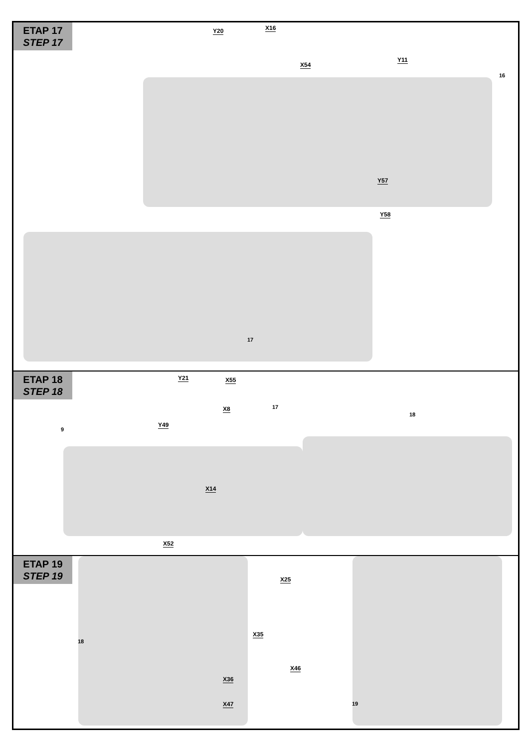ETAP 17
STEP 17
Y20 X16
X54
Y11
16
Y57
Y58
17
ETAP 18
STEP 18
Y21 X55
X8 17
18
9
Y49
X14
X52
ETAP 19
STEP 19
X25
18
X35
X36
X46
X47 19